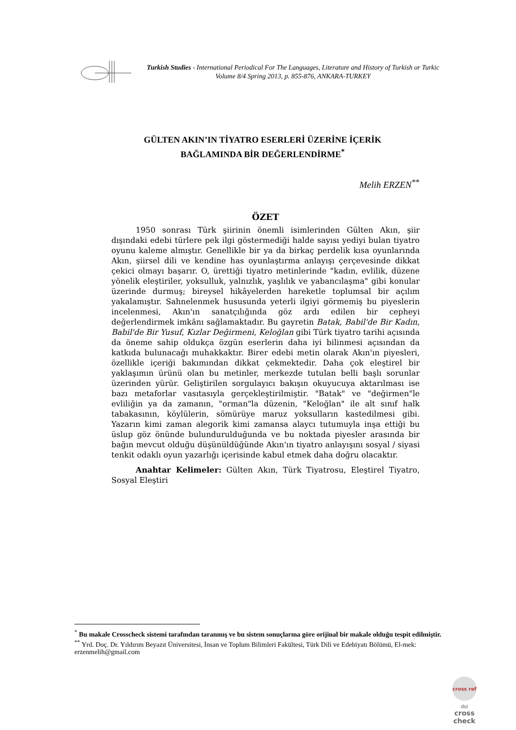Turkish Studies - International Periodical For The Languages, Literature and History of Turkish or Turkic
Volume 8/4 Spring 2013, p. 855-876, ANKARA-TURKEY
GÜLTEN AKIN’IN TİYATRO ESERLERİ ÜZERİNE İÇERİK
BAĞLAMINDA BİR DEĞERLENDİRME<sup>*</sup>
Melih ERZEN<sup>**</sup>
ÖZET
1950 sonrası Türk şiirinin önemli isimlerinden Gülten Akın, şiir dışındaki edebi türlere pek ilgi göstermediği halde sayısı yediyi bulan tiyatro oyunu kaleme almıştır. Genellikle bir ya da birkaç perdelik kısa oyunlarında Akın, şiirsel dili ve kendine has oyunlaştırma anlayışı çerçevesinde dikkat çekici olmayı başarır. O, ürettiği tiyatro metinlerinde "kadın, evlilik, düzene yönelik eleştiriler, yoksulluk, yalnızlık, yaşlılık ve yabancılaşma" gibi konular üzerinde durmuş; bireysel hikâyelerden hareketle toplumsal bir açılım yakalamıştır. Sahnelenmek hususunda yeterli ilgiyi görmemiş bu piyeslerin incelenmesi, Akın'ın sanatçılığında göz ardı edilen bir cepheyi değerlendirmek imkânı sağlamaktadır. Bu gayretin Batak, Babil'de Bir Kadın, Babil'de Bir Yusuf, Kızlar Değirmeni, Keloğlan gibi Türk tiyatro tarihi açısında da öneme sahip oldukça özgün eserlerin daha iyi bilinmesi açısından da katkıda bulunacağı muhakkaktır. Birer edebi metin olarak Akın'ın piyesleri, özellikle içeriği bakımından dikkat çekmektedir. Daha çok eleştirel bir yaklaşımın ürünü olan bu metinler, merkezde tutulan belli başlı sorunlar üzerinden yürür. Geliştirilen sorgulayıcı bakışın okuyucuya aktarılması ise bazı metaforlar vasıtasıyla gerçekleştirilmiştir. "Batak" ve "değirmen"le evliliğin ya da zamanın, "orman"la düzenin, "Keloğlan" ile alt sınıf halk tabakasının, köylülerin, sömürüye maruz yoksulların kastedilmesi gibi. Yazarın kimi zaman alegorik kimi zamansa alaycı tutumuyla inşa ettiği bu üslup göz önünde bulundurulduğunda ve bu noktada piyesler arasında bir bağın mevcut olduğu düşünüldüğünde Akın'ın tiyatro anlayışını sosyal / siyasi tenkit odaklı oyun yazarlığı içerisinde kabul etmek daha doğru olacaktır.
Anahtar Kelimeler: Gülten Akın, Türk Tiyatrosu, Eleştirel Tiyatro, Sosyal Eleştiri
<sup>*</sup> Bu makale Crosscheck sistemi tarafından taranmış ve bu sistem sonuçlarına göre orijinal bir makale olduğu tespit edilmiştir.
<sup>**</sup> Yrd. Doç. Dr. Yıldırım Beyazıt Üniversitesi, İnsan ve Toplum Bilimleri Fakültesi, Türk Dili ve Edebiyatı Bölümü, El-mek: erzenmelih@gmail.com
cross ref
doi
cross check